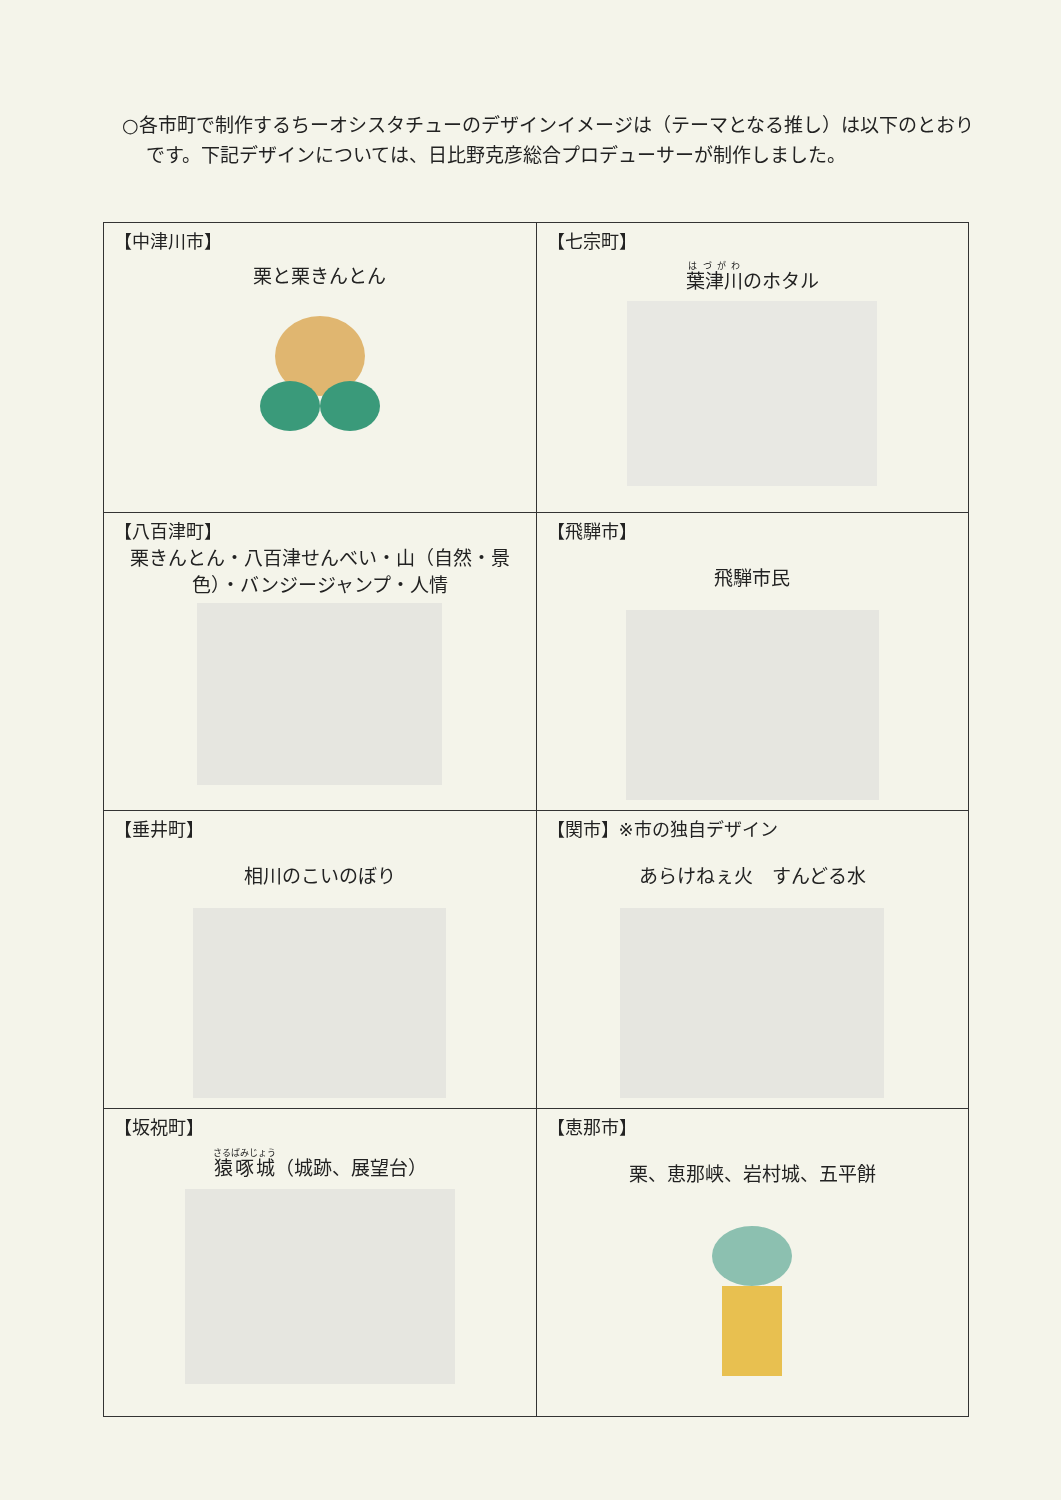○各市町で制作するちーオシスタチューのデザインイメージは（テーマとなる推し）は以下のとおりです。下記デザインについては、日比野克彦総合プロデューサーが制作しました。
| 【中津川市】 栗と栗きんとん | 【七宗町】 葉津川 のホタル |
| 【八百津町】 栗きんとん・八百津せんべい・山（自然・景色）・バンジージャンプ・人情 | 【飛騨市】 飛騨市民 |
| 【垂井町】 相川のこいのぼり | 【関市】※市の独自デザイン あらけねぇ火 すんどる水 |
| 【坂祝町】 猿啄城 （城跡、展望台） | 【恵那市】 栗、恵那峡、岩村城、五平餅 |